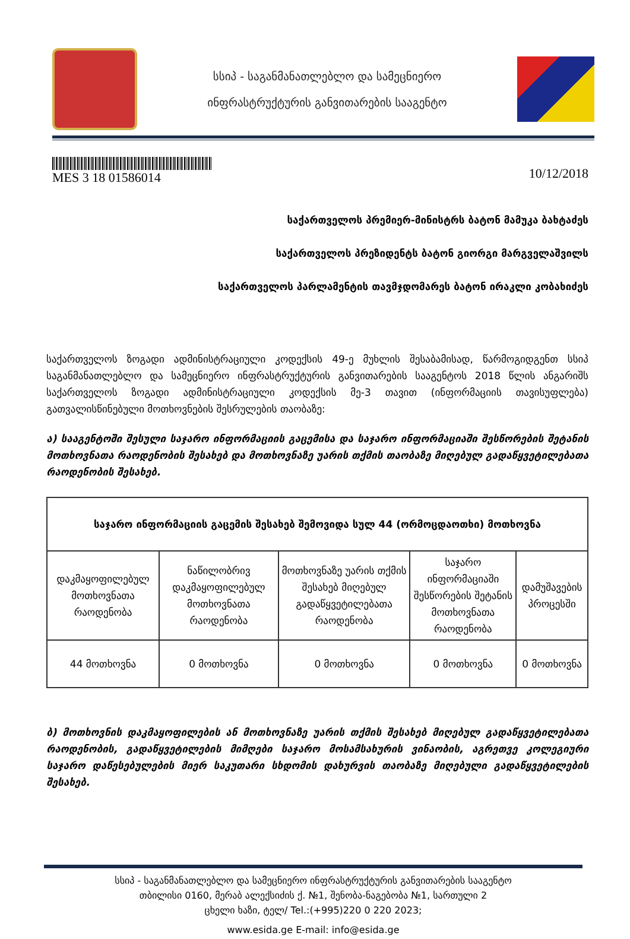სსიპ - საგანმანათლებლო და სამეცნიერო
ინფრასტრუქტურის განვითარების სააგენტო
MES 3 18 01586014
10/12/2018
საქართველოს პრემიერ-მინისტრს ბატონ მამუკა ბახტაძეს
საქართველოს პრეზიდენტს ბატონ გიორგი მარგველაშვილს
საქართველოს პარლამენტის თავმჯდომარეს ბატონ ირაკლი კობახიძეს
საქართველოს ზოგადი ადმინისტრაციული კოდექსის 49-ე მუხლის შესაბამისად, წარმოგიდგენთ სსიპ საგანმანათლებლო და სამეცნიერო ინფრასტრუქტურის განვითარების სააგენტოს 2018 წლის ანგარიშს საქართველოს ზოგადი ადმინისტრაციული კოდექსის მე-3 თავით (ინფორმაციის თავისუფლება) გათვალისწინებული მოთხოვნების შესრულების თაობაზე:
ა) სააგენტოში შესული საჯარო ინფორმაციის გაცემისა და საჯარო ინფორმაციაში შესწორების შეტანის მოთხოვნათა რაოდენობის შესახებ და მოთხოვნაზე უარის თქმის თაობაზე მიღებულ გადაწყვეტილებათა რაოდენობის შესახებ.
| საჯარო ინფორმაციის გაცემის შესახებ შემოვიდა სულ 44 (ორმოცდაოთხი) მოთხოვნა | | | | |
| --- | --- | --- | --- | --- |
| დაკმაყოფილებულ მოთხოვნათა რაოდენობა | ნაწილობრივ დაკმაყოფილებულ მოთხოვნათა რაოდენობა | მოთხოვნაზე უარის თქმის შესახებ მიღებულ გადაწყვეტილებათა რაოდენობა | საჯარო ინფორმაციაში შესწორების შეტანის მოთხოვნათა რაოდენობა | დამუშავების პროცესში |
| 44 მოთხოვნა | 0 მოთხოვნა | 0 მოთხოვნა | 0 მოთხოვნა | 0 მოთხოვნა |
ბ) მოთხოვნის დაკმაყოფილების ან მოთხოვნაზე უარის თქმის შესახებ მიღებულ გადაწყვეტილებათა რაოდენობის, გადაწყვეტილების მიმღები საჯარო მოსამსახურის ვინაობის, აგრეთვე კოლეგიური საჯარო დაწესებულების მიერ საკუთარი სხდომის დახურვის თაობაზე მიღებული გადაწყვეტილების შესახებ.
სსიპ - საგანმანათლებლო და სამეცნიერო ინფრასტრუქტურის განვითარების სააგენტო
თბილისი 0160, მერაბ ალექსიძის ქ. №1, შენობა-ნაგებობა №1, სართული 2
ცხელი ხაზი, ტელ/ Tel.:(+995)220 0 220 2023;
www.esida.ge E-mail: info@esida.ge